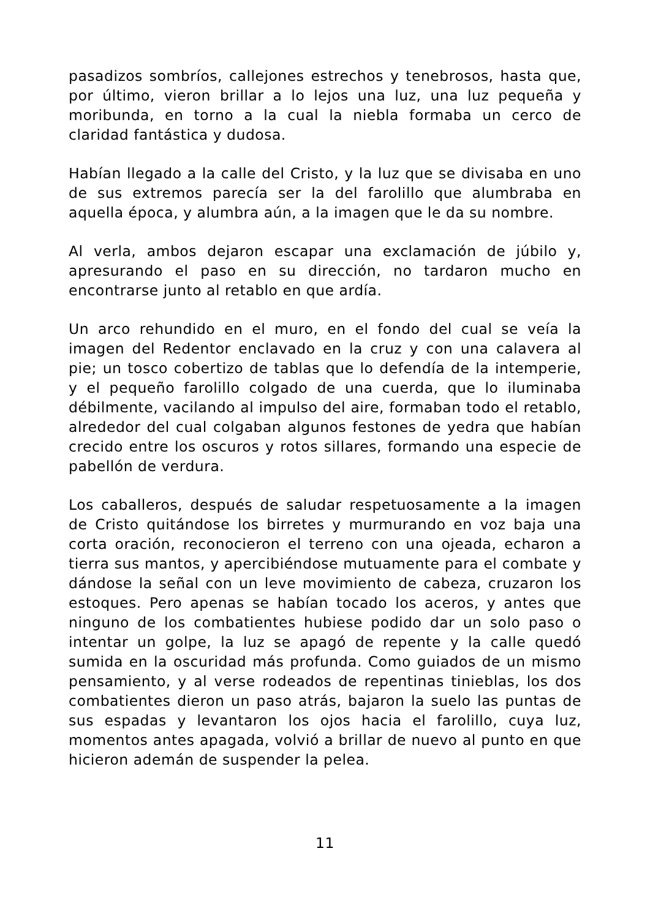pasadizos sombríos, callejones estrechos y tenebrosos, hasta que, por último, vieron brillar a lo lejos una luz, una luz pequeña y moribunda, en torno a la cual la niebla formaba un cerco de claridad fantástica y dudosa.
Habían llegado a la calle del Cristo, y la luz que se divisaba en uno de sus extremos parecía ser la del farolillo que alumbraba en aquella época, y alumbra aún, a la imagen que le da su nombre.
Al verla, ambos dejaron escapar una exclamación de júbilo y, apresurando el paso en su dirección, no tardaron mucho en encontrarse junto al retablo en que ardía.
Un arco rehundido en el muro, en el fondo del cual se veía la imagen del Redentor enclavado en la cruz y con una calavera al pie; un tosco cobertizo de tablas que lo defendía de la intemperie, y el pequeño farolillo colgado de una cuerda, que lo iluminaba débilmente, vacilando al impulso del aire, formaban todo el retablo, alrededor del cual colgaban algunos festones de yedra que habían crecido entre los oscuros y rotos sillares, formando una especie de pabellón de verdura.
Los caballeros, después de saludar respetuosamente a la imagen de Cristo quitándose los birretes y murmurando en voz baja una corta oración, reconocieron el terreno con una ojeada, echaron a tierra sus mantos, y apercibiéndose mutuamente para el combate y dándose la señal con un leve movimiento de cabeza, cruzaron los estoques. Pero apenas se habían tocado los aceros, y antes que ninguno de los combatientes hubiese podido dar un solo paso o intentar un golpe, la luz se apagó de repente y la calle quedó sumida en la oscuridad más profunda. Como guiados de un mismo pensamiento, y al verse rodeados de repentinas tinieblas, los dos combatientes dieron un paso atrás, bajaron la suelo las puntas de sus espadas y levantaron los ojos hacia el farolillo, cuya luz, momentos antes apagada, volvió a brillar de nuevo al punto en que hicieron ademán de suspender la pelea.
11